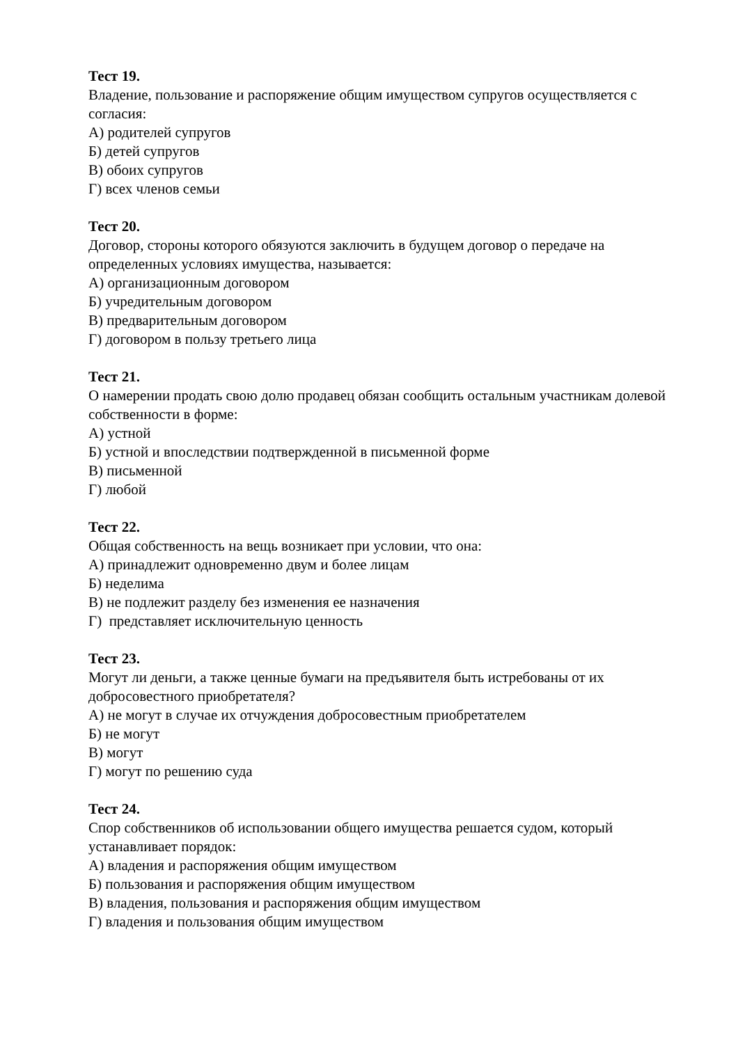Тест 19.
Владение, пользование и распоряжение общим имуществом супругов осуществляется с согласия:
А) родителей супругов
Б) детей супругов
В) обоих супругов
Г) всех членов семьи
Тест 20.
Договор, стороны которого обязуются заключить в будущем договор о передаче на определенных условиях имущества, называется:
А) организационным договором
Б) учредительным договором
В) предварительным договором
Г) договором в пользу третьего лица
Тест 21.
О намерении продать свою долю продавец обязан сообщить остальным участникам долевой собственности в форме:
А) устной
Б) устной и впоследствии подтвержденной в письменной форме
В) письменной
Г) любой
Тест 22.
Общая собственность на вещь возникает при условии, что она:
А) принадлежит одновременно двум и более лицам
Б) неделима
В) не подлежит разделу без изменения ее назначения
Г) представляет исключительную ценность
Тест 23.
Могут ли деньги, а также ценные бумаги на предъявителя быть истребованы от их добросовестного приобретателя?
А) не могут в случае их отчуждения добросовестным приобретателем
Б) не могут
В) могут
Г) могут по решению суда
Тест 24.
Спор собственников об использовании общего имущества решается судом, который устанавливает порядок:
А) владения и распоряжения общим имуществом
Б) пользования и распоряжения общим имуществом
В) владения, пользования и распоряжения общим имуществом
Г) владения и пользования общим имуществом